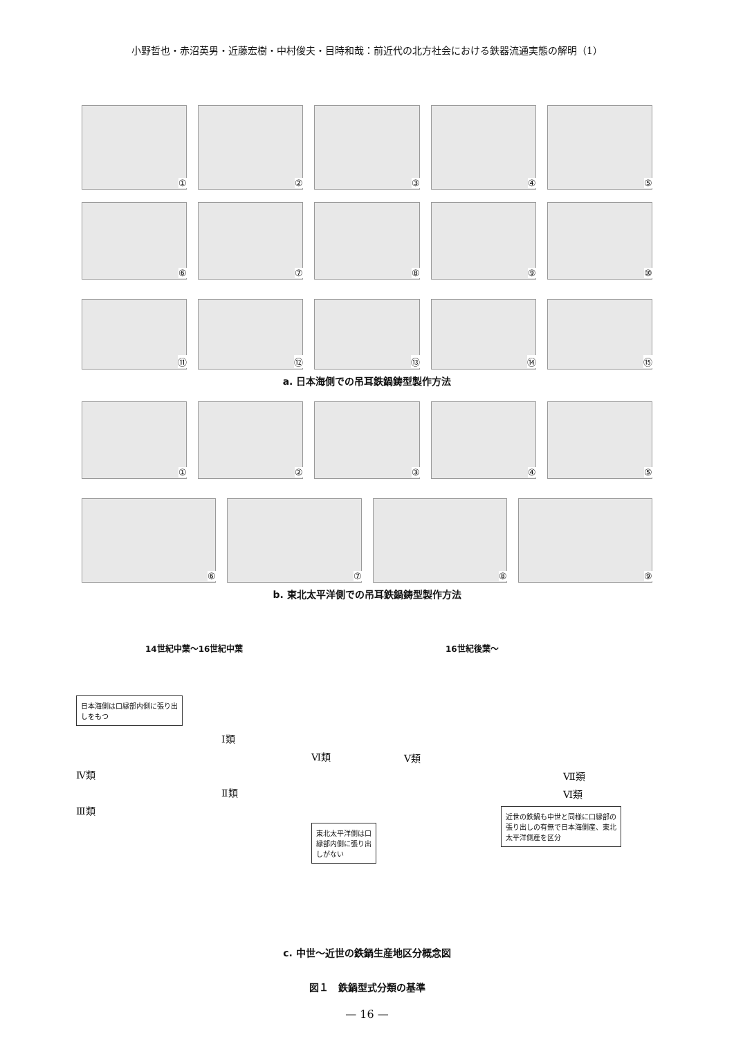小野哲也・赤沼英男・近藤宏樹・中村俊夫・目時和哉：前近代の北方社会における鉄器流通実態の解明（1）
①
②
③
④
⑤
⑥
⑦
⑧
⑨
⑩
⑪
⑫
⑬
⑭
⑮
a. 日本海側での吊耳鉄鍋鋳型製作方法
①
②
③
④
⑤
⑥
⑦
⑧
⑨
b. 東北太平洋側での吊耳鉄鍋鋳型製作方法
14世紀中葉〜16世紀中葉
日本海側は口縁部内側に張り出しをもつ
Ⅰ類
Ⅵ類
Ⅳ類
Ⅱ類
Ⅲ類
東北太平洋側は口縁部内側に張り出しがない
16世紀後葉〜
Ⅴ類
Ⅶ類
Ⅵ類
近世の鉄鍋も中世と同様に口縁部の張り出しの有無で日本海側産、東北太平洋側産を区分
c. 中世〜近世の鉄鍋生産地区分概念図
図１　鉄鍋型式分類の基準
— 16 —